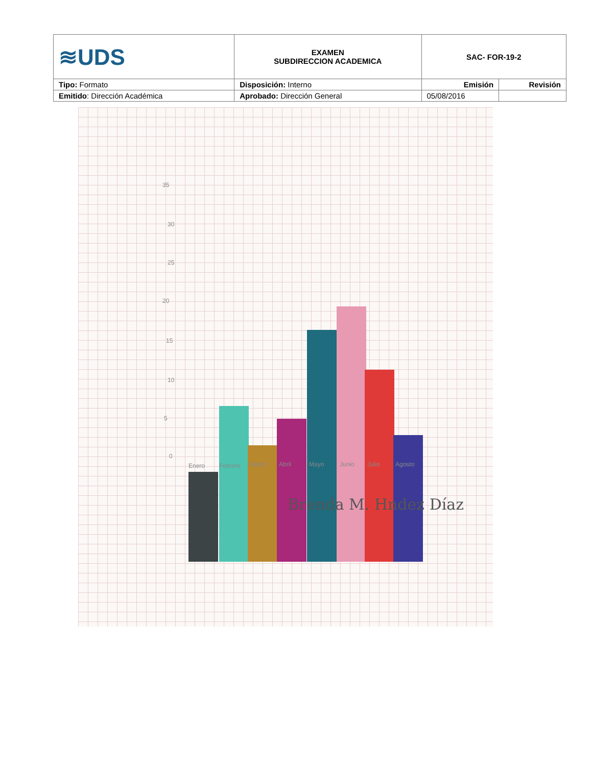| ≋UDS | EXAMEN SUBDIRECCION ACADEMICA | SAC- FOR-19-2 | |
| Tipo: Formato | Disposición: Interno | Emisión | Revisión |
| Emitido : Dirección Académica | Aprobado: Dirección General | 05/08/2016 | |
35
30
25
20
15
10
5
0
Enero Febrero Marzo Abril Mayo Junio Julio Agosto
Brenda M. Hndez Díaz